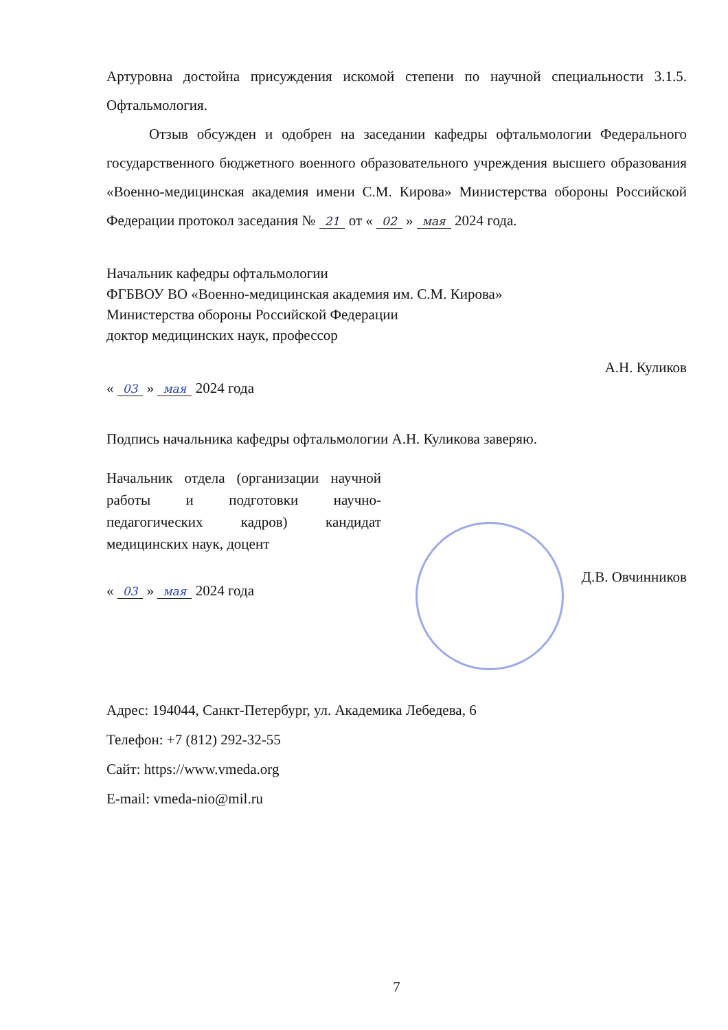Артуровна достойна присуждения искомой степени по научной специальности 3.1.5. Офтальмология.
Отзыв обсужден и одобрен на заседании кафедры офтальмологии Федерального государственного бюджетного военного образовательного учреждения высшего образования «Военно-медицинская академия имени С.М. Кирова» Министерства обороны Российской Федерации протокол заседания № 21 от « 02 » мая 2024 года.
Начальник кафедры офтальмологии
ФГБВОУ ВО «Военно-медицинская академия им. С.М. Кирова»
Министерства обороны Российской Федерации
доктор медицинских наук, профессор
« 03 » мая 2024 года А.Н. Куликов
Подпись начальника кафедры офтальмологии А.Н. Куликова заверяю.
Начальник отдела (организации научной работы и подготовки научно-педагогических кадров) кандидат медицинских наук, доцент
« 03 » мая 2024 года Д.В. Овчинников
Адрес: 194044, Санкт-Петербург, ул. Академика Лебедева, 6
Телефон: +7 (812) 292-32-55
Сайт: https://www.vmeda.org
E-mail: vmeda-nio@mil.ru
7